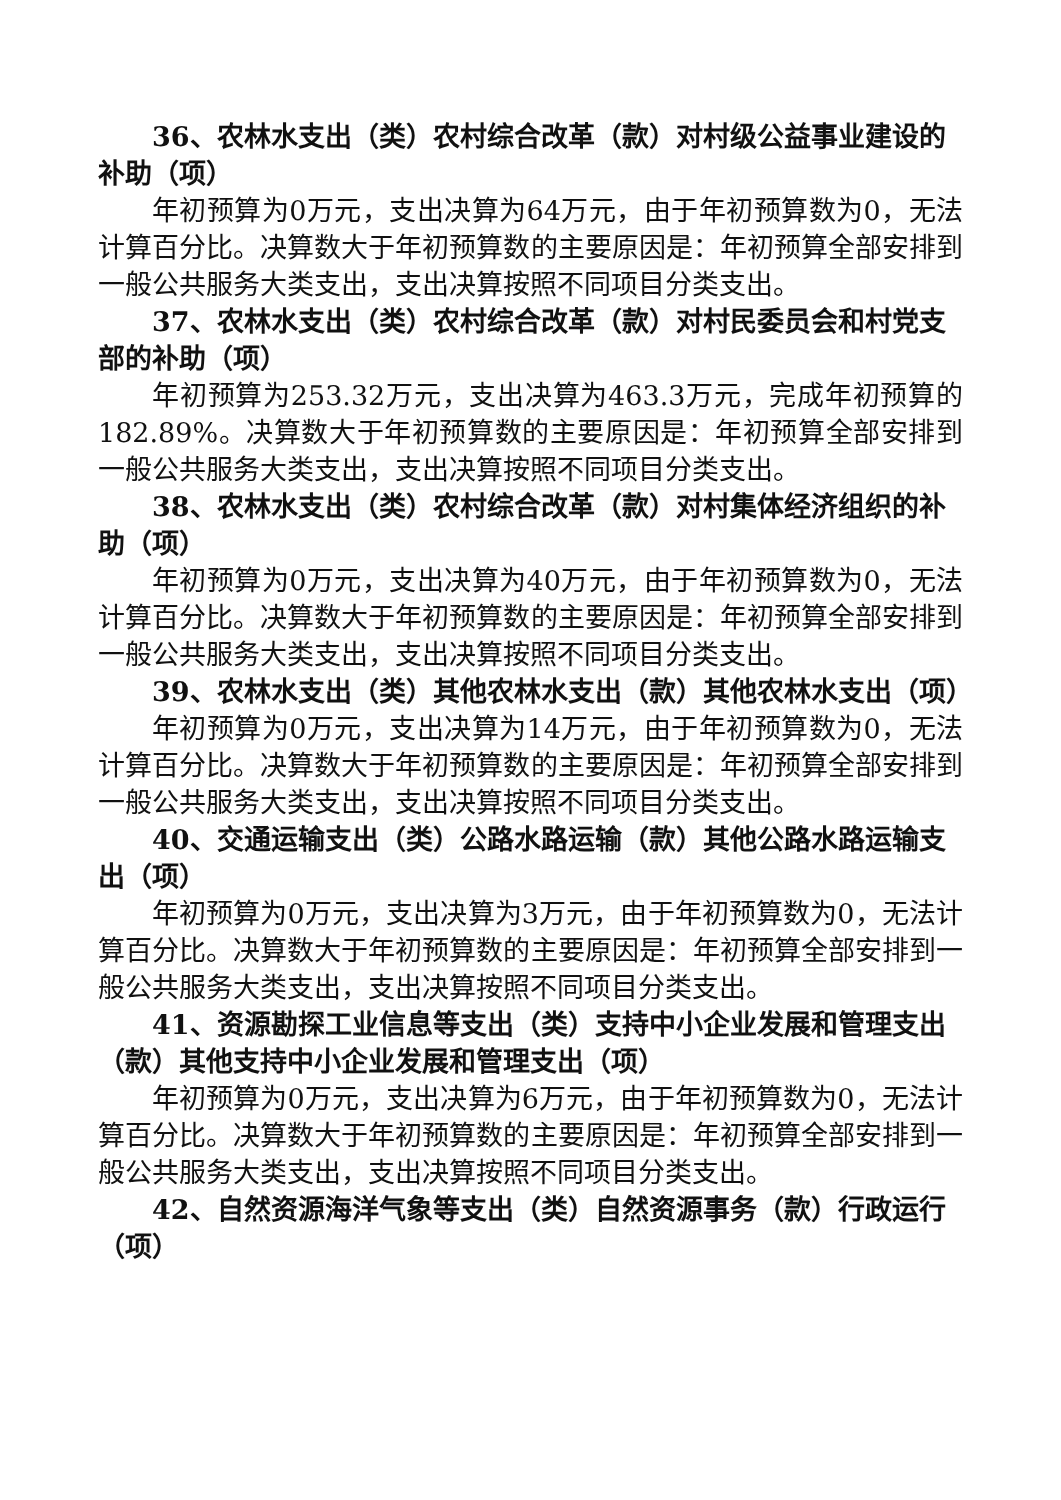36、农林水支出（类）农村综合改革（款）对村级公益事业建设的补助（项）
年初预算为0万元，支出决算为64万元，由于年初预算数为0，无法计算百分比。决算数大于年初预算数的主要原因是：年初预算全部安排到一般公共服务大类支出，支出决算按照不同项目分类支出。
37、农林水支出（类）农村综合改革（款）对村民委员会和村党支部的补助（项）
年初预算为253.32万元，支出决算为463.3万元，完成年初预算的182.89%。决算数大于年初预算数的主要原因是：年初预算全部安排到一般公共服务大类支出，支出决算按照不同项目分类支出。
38、农林水支出（类）农村综合改革（款）对村集体经济组织的补助（项）
年初预算为0万元，支出决算为40万元，由于年初预算数为0，无法计算百分比。决算数大于年初预算数的主要原因是：年初预算全部安排到一般公共服务大类支出，支出决算按照不同项目分类支出。
39、农林水支出（类）其他农林水支出（款）其他农林水支出（项）
年初预算为0万元，支出决算为14万元，由于年初预算数为0，无法计算百分比。决算数大于年初预算数的主要原因是：年初预算全部安排到一般公共服务大类支出，支出决算按照不同项目分类支出。
40、交通运输支出（类）公路水路运输（款）其他公路水路运输支出（项）
年初预算为0万元，支出决算为3万元，由于年初预算数为0，无法计算百分比。决算数大于年初预算数的主要原因是：年初预算全部安排到一般公共服务大类支出，支出决算按照不同项目分类支出。
41、资源勘探工业信息等支出（类）支持中小企业发展和管理支出（款）其他支持中小企业发展和管理支出（项）
年初预算为0万元，支出决算为6万元，由于年初预算数为0，无法计算百分比。决算数大于年初预算数的主要原因是：年初预算全部安排到一般公共服务大类支出，支出决算按照不同项目分类支出。
42、自然资源海洋气象等支出（类）自然资源事务（款）行政运行（项）